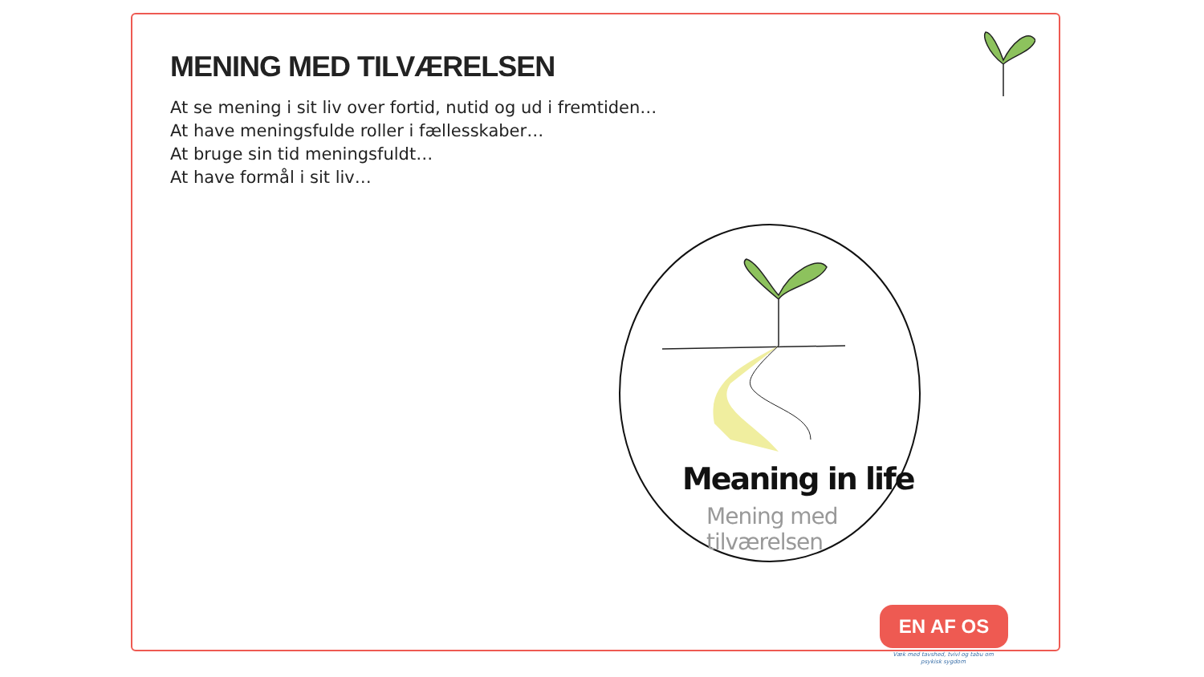MENING MED TILVÆRELSEN
At se mening i sit liv over fortid, nutid og ud i fremtiden…
At have meningsfulde roller i fællesskaber…
At bruge sin tid meningsfuldt…
At have formål i sit liv…
Meaning in life
Mening med
tilværelsen
EN AF OS
Væk med tavshed, tvivl og tabu om psykisk sygdom